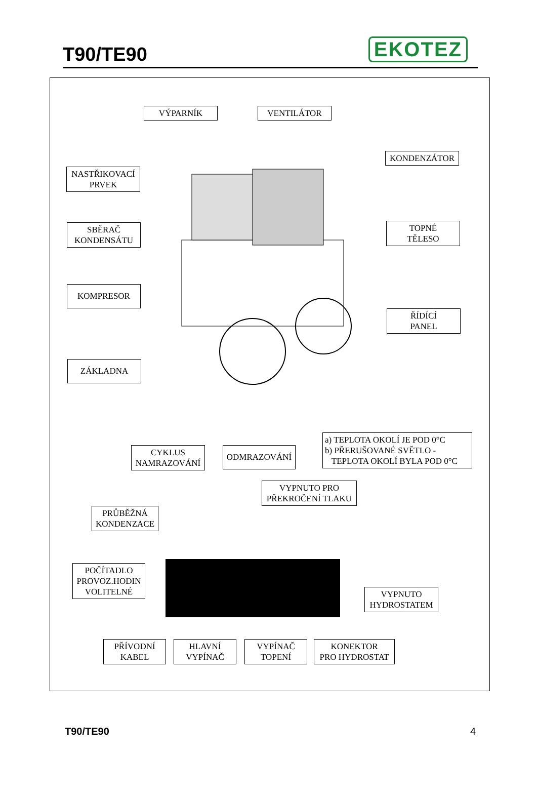T90/TE90
EKOTEZ
VÝPARNÍK VENTILÁTOR
NASTŘIKOVACÍ
PRVEK
KONDENZÁTOR
SBĚRAČ
KONDENSÁTU
TOPNÉ
TĚLESO
KOMPRESOR
ŘÍDÍCÍ
PANEL
ZÁKLADNA
a) TEPLOTA OKOLÍ JE POD 0°C
b) PŘERUŠOVANÉ SVĚTLO -
TEPLOTA OKOLÍ BYLA POD 0°C
CYKLUS
NAMRAZOVÁNÍ
ODMRAZOVÁNÍ
VYPNUTO PRO
PŘEKROČENÍ TLAKU
PRŮBĚŽNÁ
KONDENZACE
POČÍTADLO
PROVOZ.HODIN
VOLITELNÉ
VYPNUTO
HYDROSTATEM
PŘÍVODNÍ
KABEL
HLAVNÍ
VYPÍNAČ
VYPÍNAČ
TOPENÍ
KONEKTOR
PRO HYDROSTAT
T90/TE90 4